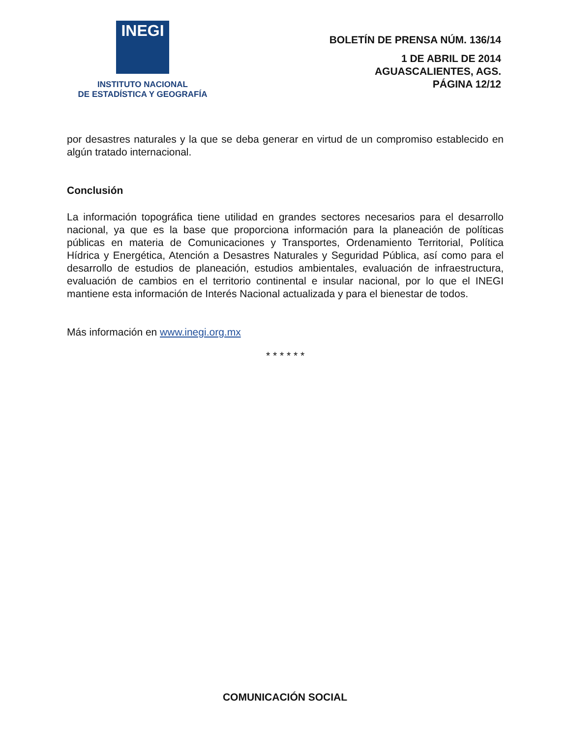INEGI
INSTITUTO NACIONAL
DE ESTADÍSTICA Y GEOGRAFÍA
BOLETÍN DE PRENSA NÚM. 136/14
1 DE ABRIL DE 2014
AGUASCALIENTES, AGS.
PÁGINA 12/12
por desastres naturales y la que se deba generar en virtud de un compromiso establecido en algún tratado internacional.
Conclusión
La información topográfica tiene utilidad en grandes sectores necesarios para el desarrollo nacional, ya que es la base que proporciona información para la planeación de políticas públicas en materia de Comunicaciones y Transportes, Ordenamiento Territorial, Política Hídrica y Energética, Atención a Desastres Naturales y Seguridad Pública, así como para el desarrollo de estudios de planeación, estudios ambientales, evaluación de infraestructura, evaluación de cambios en el territorio continental e insular nacional, por lo que el INEGI mantiene esta información de Interés Nacional actualizada y para el bienestar de todos.
Más información en www.inegi.org.mx
* * * * * *
COMUNICACIÓN SOCIAL